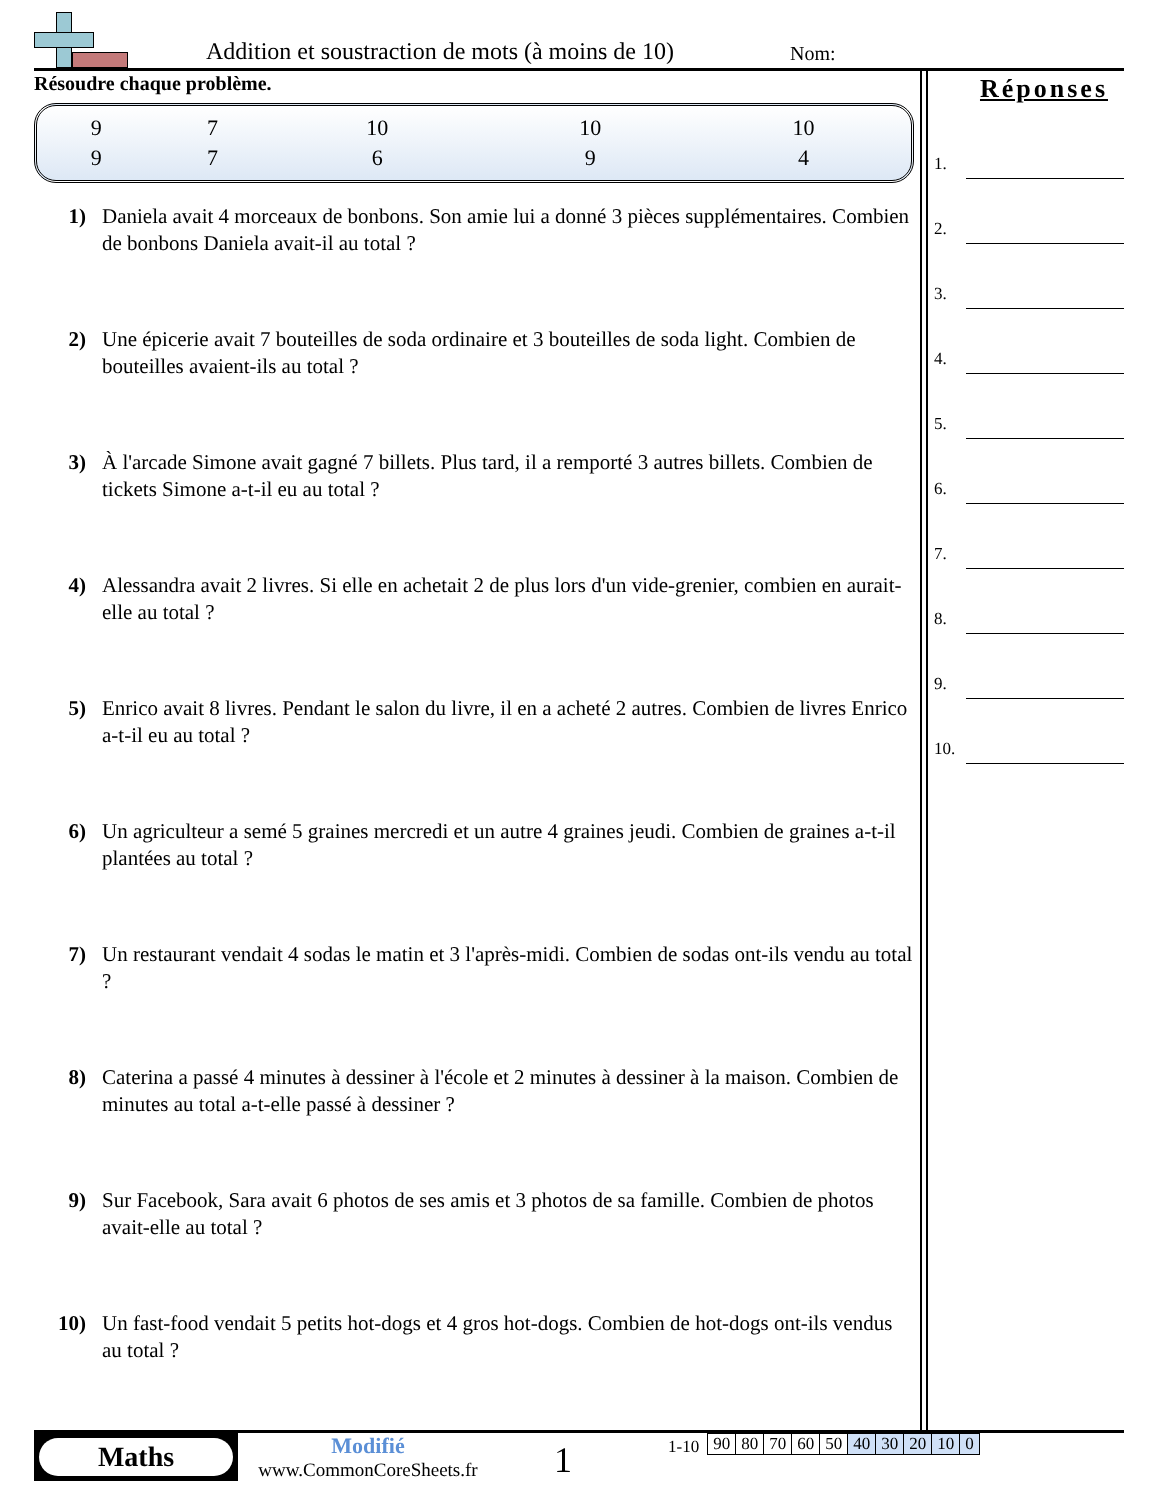Addition et soustraction de mots (à moins de 10)
Nom:
Résoudre chaque problème.
| 9 | 7 | 10 | 10 | 10 |
| 9 | 7 | 6 | 9 | 4 |
1) Daniela avait 4 morceaux de bonbons. Son amie lui a donné 3 pièces supplémentaires. Combien de bonbons Daniela avait-il au total ?
2) Une épicerie avait 7 bouteilles de soda ordinaire et 3 bouteilles de soda light. Combien de bouteilles avaient-ils au total ?
3) À l'arcade Simone avait gagné 7 billets. Plus tard, il a remporté 3 autres billets. Combien de tickets Simone a-t-il eu au total ?
4) Alessandra avait 2 livres. Si elle en achetait 2 de plus lors d'un vide-grenier, combien en aurait-elle au total ?
5) Enrico avait 8 livres. Pendant le salon du livre, il en a acheté 2 autres. Combien de livres Enrico a-t-il eu au total ?
6) Un agriculteur a semé 5 graines mercredi et un autre 4 graines jeudi. Combien de graines a-t-il plantées au total ?
7) Un restaurant vendait 4 sodas le matin et 3 l'après-midi. Combien de sodas ont-ils vendu au total ?
8) Caterina a passé 4 minutes à dessiner à l'école et 2 minutes à dessiner à la maison. Combien de minutes au total a-t-elle passé à dessiner ?
9) Sur Facebook, Sara avait 6 photos de ses amis et 3 photos de sa famille. Combien de photos avait-elle au total ?
10) Un fast-food vendait 5 petits hot-dogs et 4 gros hot-dogs. Combien de hot-dogs ont-ils vendus au total ?
Réponses
1.
2.
3.
4.
5.
6.
7.
8.
9.
10.
Maths
Modifié
www.CommonCoreSheets.fr
1
1-10
| 90 | 80 | 70 | 60 | 50 | 40 | 30 | 20 | 10 | 0 |